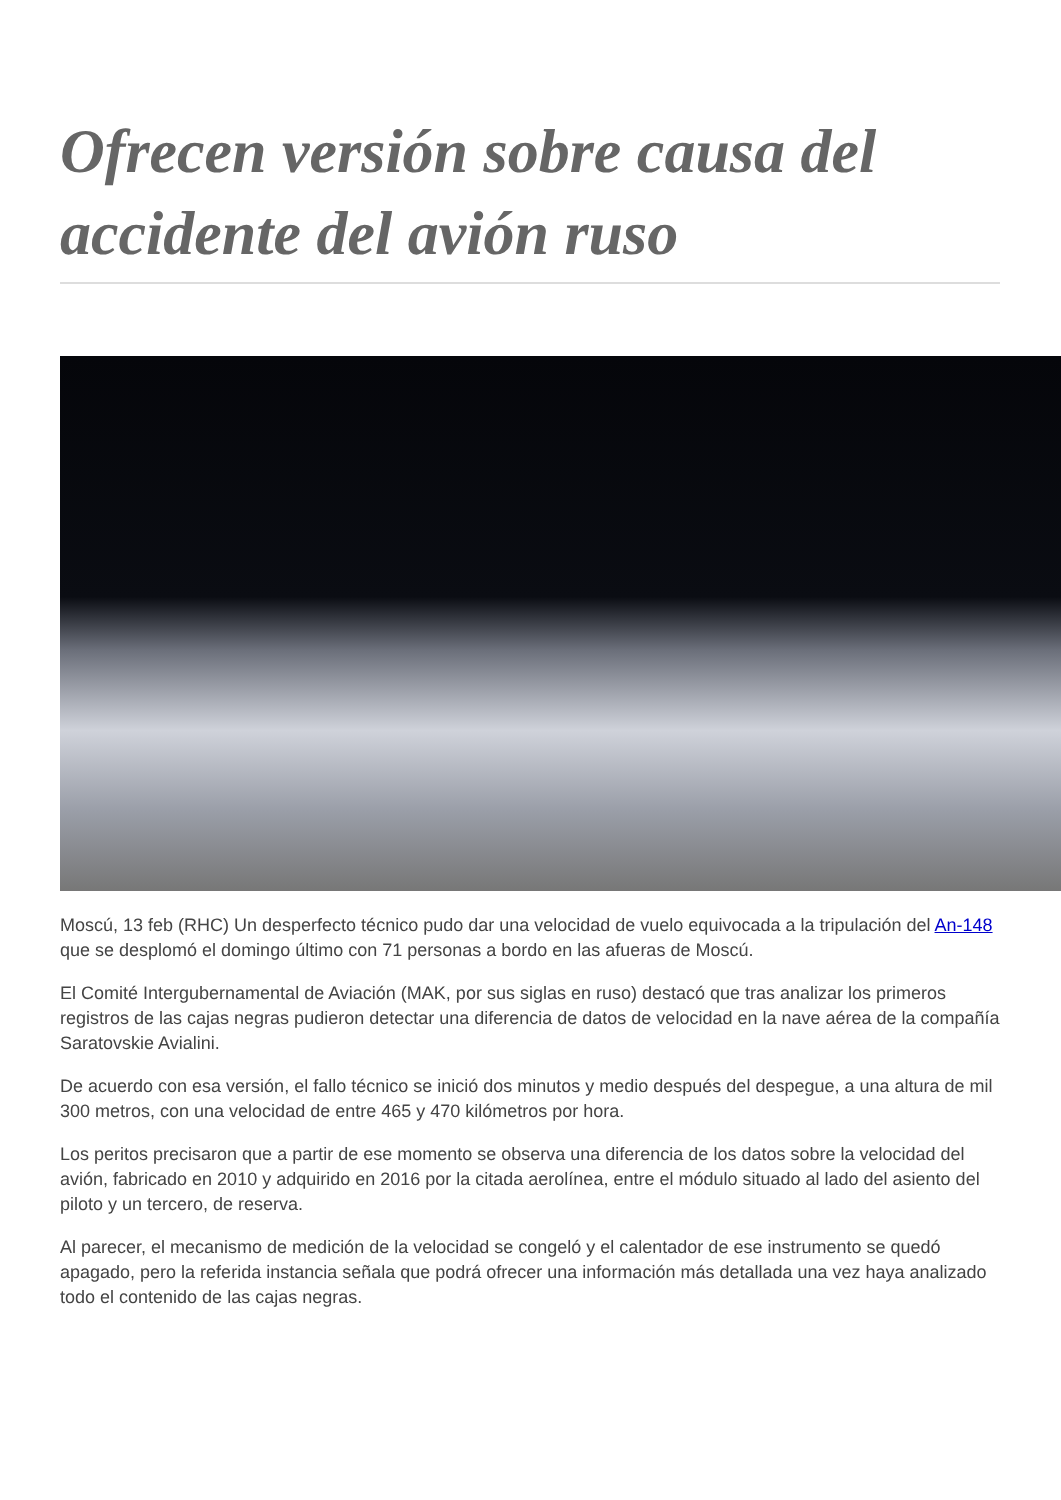Ofrecen versión sobre causa del accidente del avión ruso
Moscú, 13 feb (RHC) Un desperfecto técnico pudo dar una velocidad de vuelo equivocada a la tripulación del An-148 que se desplomó el domingo último con 71 personas a bordo en las afueras de Moscú.
El Comité Intergubernamental de Aviación (MAK, por sus siglas en ruso) destacó que tras analizar los primeros registros de las cajas negras pudieron detectar una diferencia de datos de velocidad en la nave aérea de la compañía Saratovskie Avialini.
De acuerdo con esa versión, el fallo técnico se inició dos minutos y medio después del despegue, a una altura de mil 300 metros, con una velocidad de entre 465 y 470 kilómetros por hora.
Los peritos precisaron que a partir de ese momento se observa una diferencia de los datos sobre la velocidad del avión, fabricado en 2010 y adquirido en 2016 por la citada aerolínea, entre el módulo situado al lado del asiento del piloto y un tercero, de reserva.
Al parecer, el mecanismo de medición de la velocidad se congeló y el calentador de ese instrumento se quedó apagado, pero la referida instancia señala que podrá ofrecer una información más detallada una vez haya analizado todo el contenido de las cajas negras.